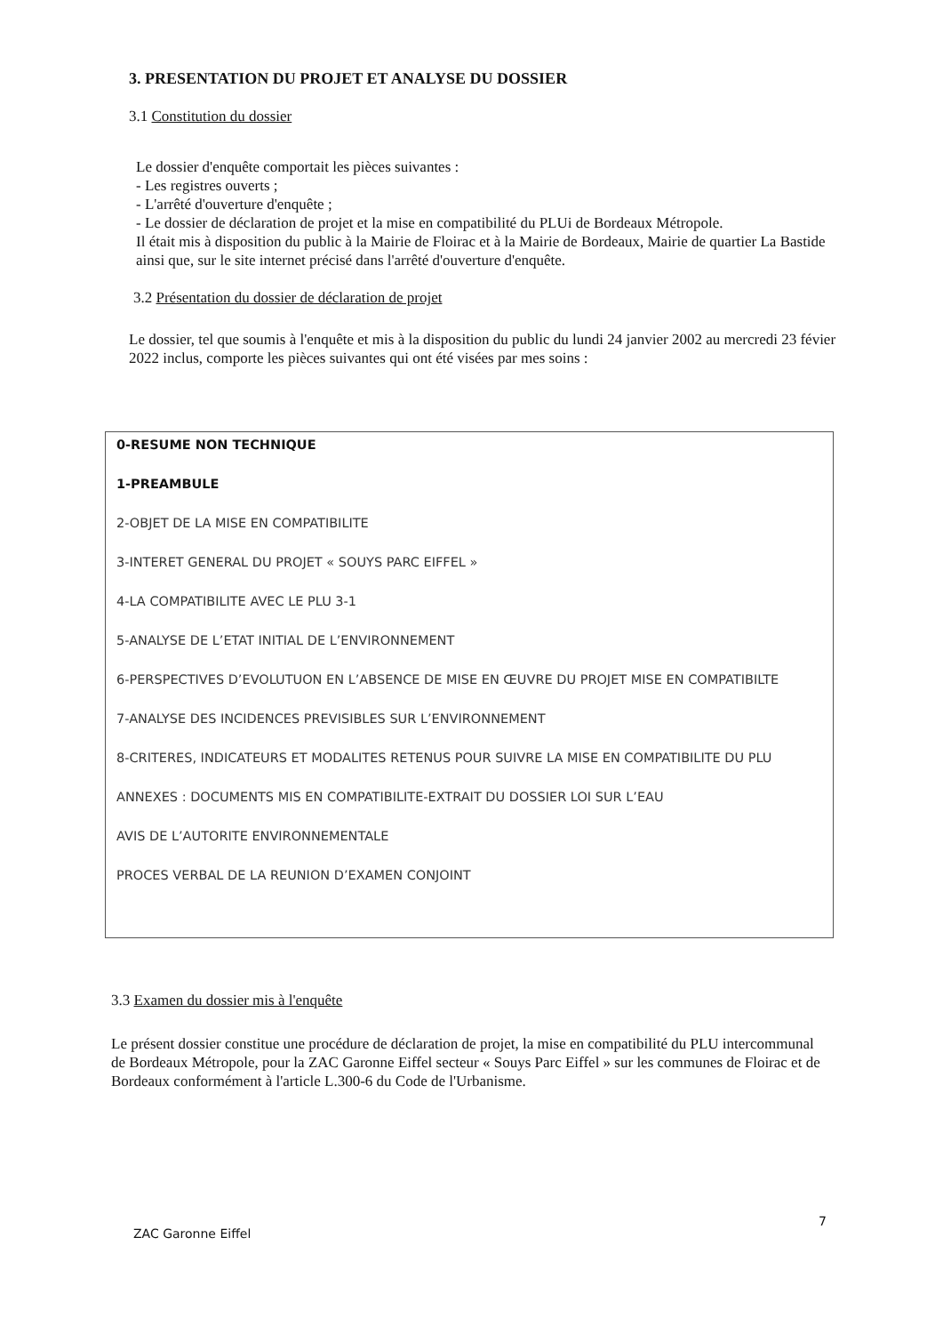3. PRESENTATION DU PROJET ET ANALYSE DU DOSSIER
3.1 Constitution du dossier
Le dossier d'enquête comportait les pièces suivantes :
- Les registres ouverts ;
- L'arrêté d'ouverture d'enquête ;
- Le dossier de déclaration de projet et la mise en compatibilité du PLUi de Bordeaux Métropole.
Il était mis à disposition du public à la Mairie de Floirac et à la Mairie de Bordeaux, Mairie de quartier La Bastide ainsi que, sur le site internet précisé dans l'arrêté d'ouverture d'enquête.
3.2 Présentation du dossier de déclaration de projet
Le dossier, tel que soumis à l'enquête et mis à la disposition du public du lundi 24 janvier 2002 au mercredi 23 févier 2022 inclus, comporte les pièces suivantes qui ont été visées par mes soins :
0-RESUME NON TECHNIQUE
1-PREAMBULE
2-OBJET DE LA MISE EN COMPATIBILITE
3-INTERET GENERAL DU PROJET « SOUYS PARC EIFFEL »
4-LA COMPATIBILITE AVEC LE PLU 3-1
5-ANALYSE DE L’ETAT INITIAL DE L’ENVIRONNEMENT
6-PERSPECTIVES D’EVOLUTUON EN L’ABSENCE DE MISE EN ŒUVRE DU PROJET MISE EN COMPATIBILTE
7-ANALYSE DES INCIDENCES PREVISIBLES SUR L’ENVIRONNEMENT
8-CRITERES, INDICATEURS ET MODALITES RETENUS POUR SUIVRE LA MISE EN COMPATIBILITE DU PLU
ANNEXES : DOCUMENTS MIS EN COMPATIBILITE-EXTRAIT DU DOSSIER LOI SUR L’EAU
AVIS DE L’AUTORITE ENVIRONNEMENTALE
PROCES VERBAL DE LA REUNION D’EXAMEN CONJOINT
3.3 Examen du dossier mis à l'enquête
Le présent dossier constitue une procédure de déclaration de projet, la mise en compatibilité du PLU intercommunal de Bordeaux Métropole, pour la ZAC Garonne Eiffel secteur « Souys Parc Eiffel » sur les communes de Floirac et de Bordeaux conformément à l'article L.300-6 du Code de l'Urbanisme.
ZAC Garonne Eiffel 7